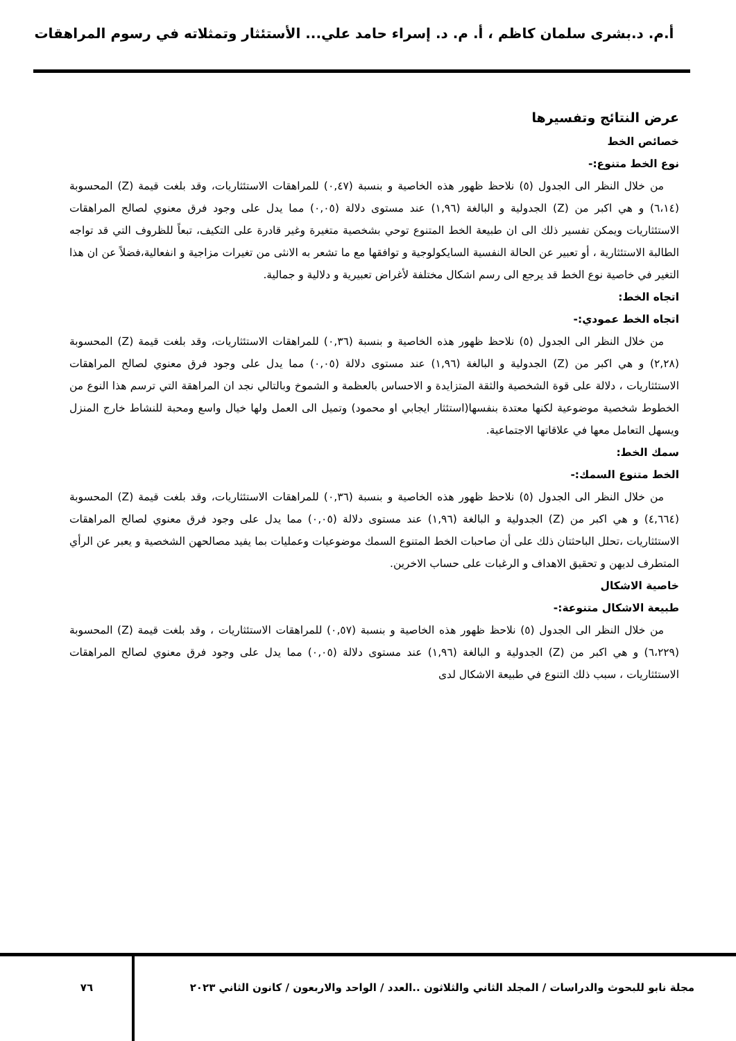أ.م. د.بشرى سلمان كاظم ، أ. م. د. إسراء حامد علي... الأستئثار وتمثلاته في رسوم المراهقات
عرض النتائج وتفسيرها
خصائص الخط
نوع الخط متنوع:-
من خلال النظر الى الجدول (٥) نلاحظ ظهور هذه الخاصية و بنسبة (٠,٤٧) للمراهقات الاستئثاريات، وقد بلغت قيمة (Z) المحسوبة (٦،١٤) و هي اكبر من (Z) الجدولية و البالغة (١,٩٦) عند مستوى دلالة (٠,٠٥) مما يدل على وجود فرق معنوي لصالح المراهقات الاستئثاريات ويمكن تفسير ذلك الى ان طبيعة الخط المتنوع توحي بشخصية متغيرة وغير قادرة على التكيف، تبعاً للظروف التي قد تواجه الطالبة الاستئثارية ، أو تعبير عن الحالة النفسية السايكولوجية و توافقها مع ما تشعر به الانثى من تغيرات مزاجية و انفعالية،فضلاً عن ان هذا التغير في خاصية نوع الخط قد يرجع الى رسم اشكال مختلفة لأغراض تعبيرية و دلالية و جمالية.
اتجاه الخط:
اتجاه الخط عمودي:-
من خلال النظر الى الجدول (٥) نلاحظ ظهور هذه الخاصية و بنسبة (٠,٣٦) للمراهقات الاستئثاريات، وقد بلغت قيمة (Z) المحسوبة (٢,٢٨) و هي اكبر من (Z) الجدولية و البالغة (١,٩٦) عند مستوى دلالة (٠,٠٥) مما يدل على وجود فرق معنوي لصالح المراهقات الاستئثاريات ، دلالة على قوة الشخصية والثقة المتزايدة و الاحساس بالعظمة و الشموخ وبالتالي نجد ان المراهقة التي ترسم هذا النوع من الخطوط شخصية موضوعية لكنها معتدة بنفسها(استئثار ايجابي او محمود) وتميل الى العمل ولها خيال واسع ومحبة للنشاط خارج المنزل ويسهل التعامل معها في علاقاتها الاجتماعية.
سمك الخط:
الخط متنوع السمك:-
من خلال النظر الى الجدول (٥) نلاحظ ظهور هذه الخاصية و بنسبة (٠,٣٦) للمراهقات الاستئثاريات، وقد بلغت قيمة (Z) المحسوبة (٤,٦٦٤) و هي اكبر من (Z) الجدولية و البالغة (١,٩٦) عند مستوى دلالة (٠,٠٥) مما يدل على وجود فرق معنوي لصالح المراهقات الاستئثاريات ،تحلل الباحثتان ذلك على أن صاحبات الخط المتنوع السمك موضوعيات وعمليات بما يفيد مصالحهن الشخصية و يعبر عن الرأي المتطرف لديهن و تحقيق الاهداف و الرغبات على حساب الاخرين.
خاصية الاشكال
طبيعة الاشكال متنوعة:-
من خلال النظر الى الجدول (٥) نلاحظ ظهور هذه الخاصية و بنسبة (٠,٥٧) للمراهقات الاستئثاريات ، وقد بلغت قيمة (Z) المحسوبة (٦،٢٢٩) و هي اكبر من (Z) الجدولية و البالغة (١,٩٦) عند مستوى دلالة (٠,٠٥) مما يدل على وجود فرق معنوي لصالح المراهقات الاستئثاريات ، سبب ذلك التنوع في طبيعة الاشكال لدى
مجلة نابو للبحوث والدراسات / المجلد الثاني والثلاثون ..العدد / الواحد والاربعون / كانون الثاني ٢٠٢٣
٧٦